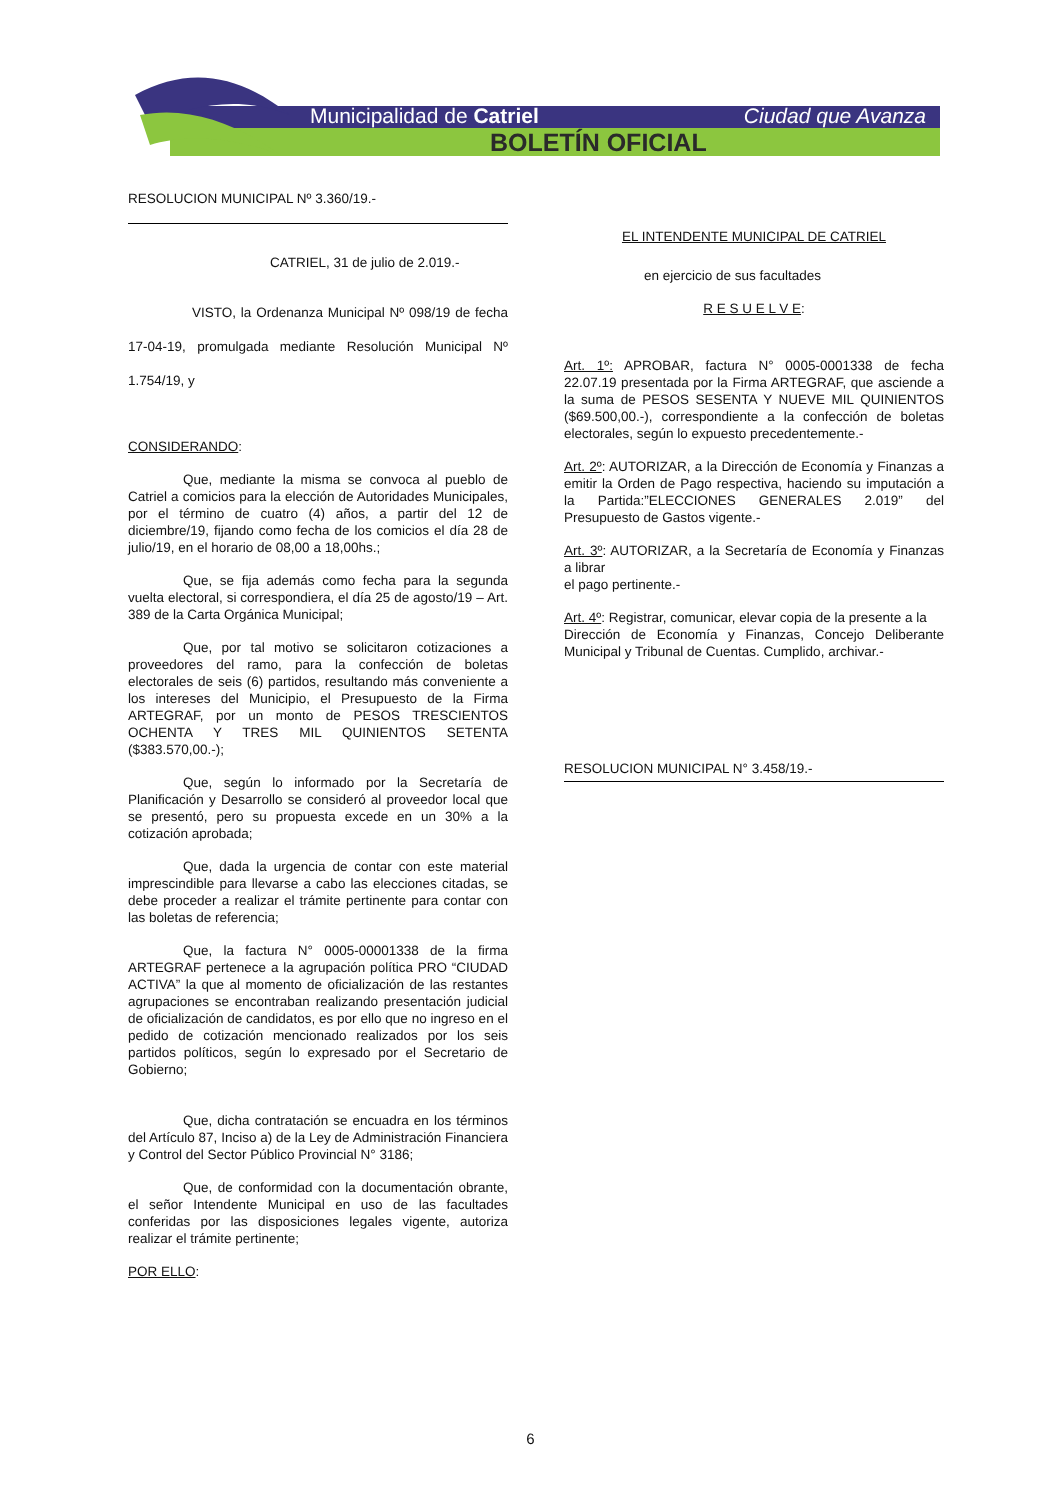Municipalidad de Catriel Ciudad que Avanza
BOLETÍN OFICIAL
RESOLUCION MUNICIPAL Nº 3.360/19.-
CATRIEL, 31 de julio de 2.019.-
VISTO, la Ordenanza Municipal Nº 098/19 de fecha 17-04-19, promulgada mediante Resolución Municipal Nº 1.754/19, y
CONSIDERANDO:
Que, mediante la misma se convoca al pueblo de Catriel a comicios para la elección de Autoridades Municipales, por el término de cuatro (4) años, a partir del 12 de diciembre/19, fijando como fecha de los comicios el día 28 de julio/19, en el horario de 08,00 a 18,00hs.;
Que, se fija además como fecha para la segunda vuelta electoral, si correspondiera, el día 25 de agosto/19 – Art. 389 de la Carta Orgánica Municipal;
Que, por tal motivo se solicitaron cotizaciones a proveedores del ramo, para la confección de boletas electorales de seis (6) partidos, resultando más conveniente a los intereses del Municipio, el Presupuesto de la Firma ARTEGRAF, por un monto de PESOS TRESCIENTOS OCHENTA Y TRES MIL QUINIENTOS SETENTA ($383.570,00.-);
Que, según lo informado por la Secretaría de Planificación y Desarrollo se consideró al proveedor local que se presentó, pero su propuesta excede en un 30% a la cotización aprobada;
Que, dada la urgencia de contar con este material imprescindible para llevarse a cabo las elecciones citadas, se debe proceder a realizar el trámite pertinente para contar con las boletas de referencia;
Que, la factura N° 0005-00001338 de la firma ARTEGRAF pertenece a la agrupación política PRO “CIUDAD ACTIVA” la que al momento de oficialización de las restantes agrupaciones se encontraban realizando presentación judicial de oficialización de candidatos, es por ello que no ingreso en el pedido de cotización mencionado realizados por los seis partidos políticos, según lo expresado por el Secretario de Gobierno;
Que, dicha contratación se encuadra en los términos del Artículo 87, Inciso a) de la Ley de Administración Financiera y Control del Sector Público Provincial N° 3186;
Que, de conformidad con la documentación obrante, el señor Intendente Municipal en uso de las facultades conferidas por las disposiciones legales vigente, autoriza realizar el trámite pertinente;
POR ELLO:
EL INTENDENTE MUNICIPAL DE CATRIEL
en ejercicio de sus facultades
R E S U E L V E:
Art. 1º: APROBAR, factura N° 0005-0001338 de fecha 22.07.19 presentada por la Firma ARTEGRAF, que asciende a la suma de PESOS SESENTA Y NUEVE MIL QUINIENTOS ($69.500,00.-), correspondiente a la confección de boletas electorales, según lo expuesto precedentemente.-
Art. 2º: AUTORIZAR, a la Dirección de Economía y Finanzas a emitir la Orden de Pago respectiva, haciendo su imputación a la Partida:”ELECCIONES GENERALES 2.019” del Presupuesto de Gastos vigente.-
Art. 3º: AUTORIZAR, a la Secretaría de Economía y Finanzas a librar
el pago pertinente.-
Art. 4º: Registrar, comunicar, elevar copia de la presente a la
Dirección de Economía y Finanzas, Concejo Deliberante Municipal y Tribunal de Cuentas. Cumplido, archivar.-
RESOLUCION MUNICIPAL N° 3.458/19.-
6